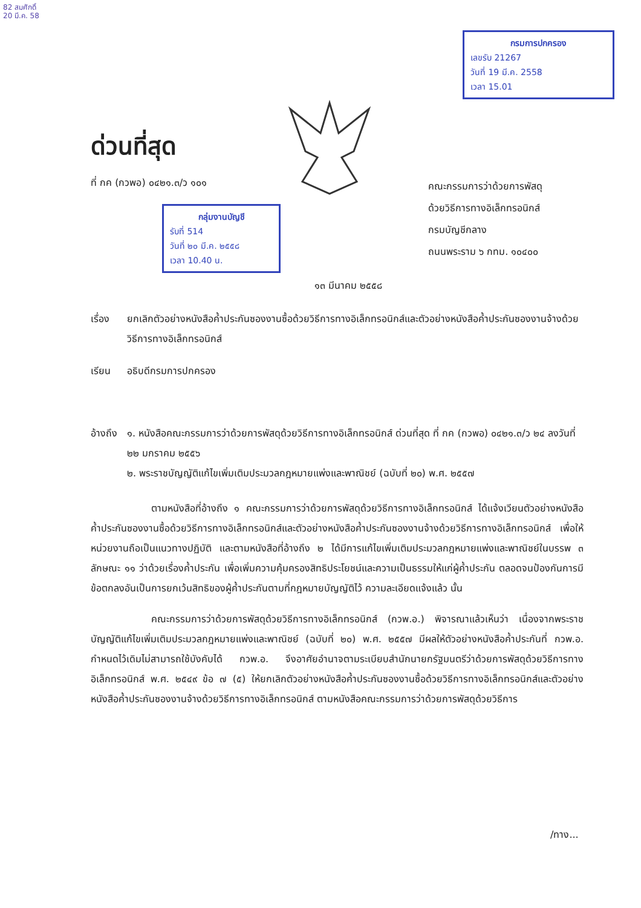82 สมศักดิ์
20 มี.ค. 58
กรมการปกครอง
เลขรับ 21267
วันที่ 19 มี.ค. 2558
เวลา 15.01
ด่วนที่สุด
ที่ กค (กวพอ) ๐๔๒๑.๓/ว ๑๐๑
กลุ่มงานบัญชี
รับที่ 514
วันที่ ๒๐ มี.ค. ๒๕๕๘
เวลา 10.40 น.
คณะกรรมการว่าด้วยการพัสดุ
ด้วยวิธีการทางอิเล็กทรอนิกส์
กรมบัญชีกลาง
ถนนพระราม ๖ กทม. ๑๐๔๐๐
๑๓ มีนาคม ๒๕๕๘
เรื่อง ยกเลิกตัวอย่างหนังสือค้ำประกันซองงานซื้อด้วยวิธีการทางอิเล็กทรอนิกส์และตัวอย่างหนังสือค้ำประกันซองงานจ้างด้วยวิธีการทางอิเล็กทรอนิกส์
เรียน อธิบดีกรมการปกครอง
อ้างถึง
๑. หนังสือคณะกรรมการว่าด้วยการพัสดุด้วยวิธีการทางอิเล็กทรอนิกส์ ด่วนที่สุด ที่ กค (กวพอ) ๐๔๒๑.๓/ว ๒๔ ลงวันที่ ๒๒ มกราคม ๒๕๕๖
๒. พระราชบัญญัติแก้ไขเพิ่มเติมประมวลกฎหมายแพ่งและพาณิชย์ (ฉบับที่ ๒๐) พ.ศ. ๒๕๕๗
ตามหนังสือที่อ้างถึง ๑ คณะกรรมการว่าด้วยการพัสดุด้วยวิธีการทางอิเล็กทรอนิกส์ ได้แจ้งเวียนตัวอย่างหนังสือค้ำประกันซองงานซื้อด้วยวิธีการทางอิเล็กทรอนิกส์และตัวอย่างหนังสือค้ำประกันซองงานจ้างด้วยวิธีการทางอิเล็กทรอนิกส์ เพื่อให้หน่วยงานถือเป็นแนวทางปฏิบัติ และตามหนังสือที่อ้างถึง ๒ ได้มีการแก้ไขเพิ่มเติมประมวลกฎหมายแพ่งและพาณิชย์ในบรรพ ๓ ลักษณะ ๑๑ ว่าด้วยเรื่องค้ำประกัน เพื่อเพิ่มความคุ้มครองสิทธิประโยชน์และความเป็นธรรมให้แก่ผู้ค้ำประกัน ตลอดจนป้องกันการมีข้อตกลงอันเป็นการยกเว้นสิทธิของผู้ค้ำประกันตามที่กฎหมายบัญญัติไว้ ความละเอียดแจ้งแล้ว นั้น
คณะกรรมการว่าด้วยการพัสดุด้วยวิธีการทางอิเล็กทรอนิกส์ (กวพ.อ.) พิจารณาแล้วเห็นว่า เนื่องจากพระราชบัญญัติแก้ไขเพิ่มเติมประมวลกฎหมายแพ่งและพาณิชย์ (ฉบับที่ ๒๐) พ.ศ. ๒๕๕๗ มีผลให้ตัวอย่างหนังสือค้ำประกันที่ กวพ.อ. กำหนดไว้เดิมไม่สามารถใช้บังคับได้ กวพ.อ. จึงอาศัยอำนาจตามระเบียบสำนักนายกรัฐมนตรีว่าด้วยการพัสดุด้วยวิธีการทางอิเล็กทรอนิกส์ พ.ศ. ๒๕๔๙ ข้อ ๗ (๕) ให้ยกเลิกตัวอย่างหนังสือค้ำประกันซองงานซื้อด้วยวิธีการทางอิเล็กทรอนิกส์และตัวอย่างหนังสือค้ำประกันซองงานจ้างด้วยวิธีการทางอิเล็กทรอนิกส์ ตามหนังสือคณะกรรมการว่าด้วยการพัสดุด้วยวิธีการ
/ทาง...